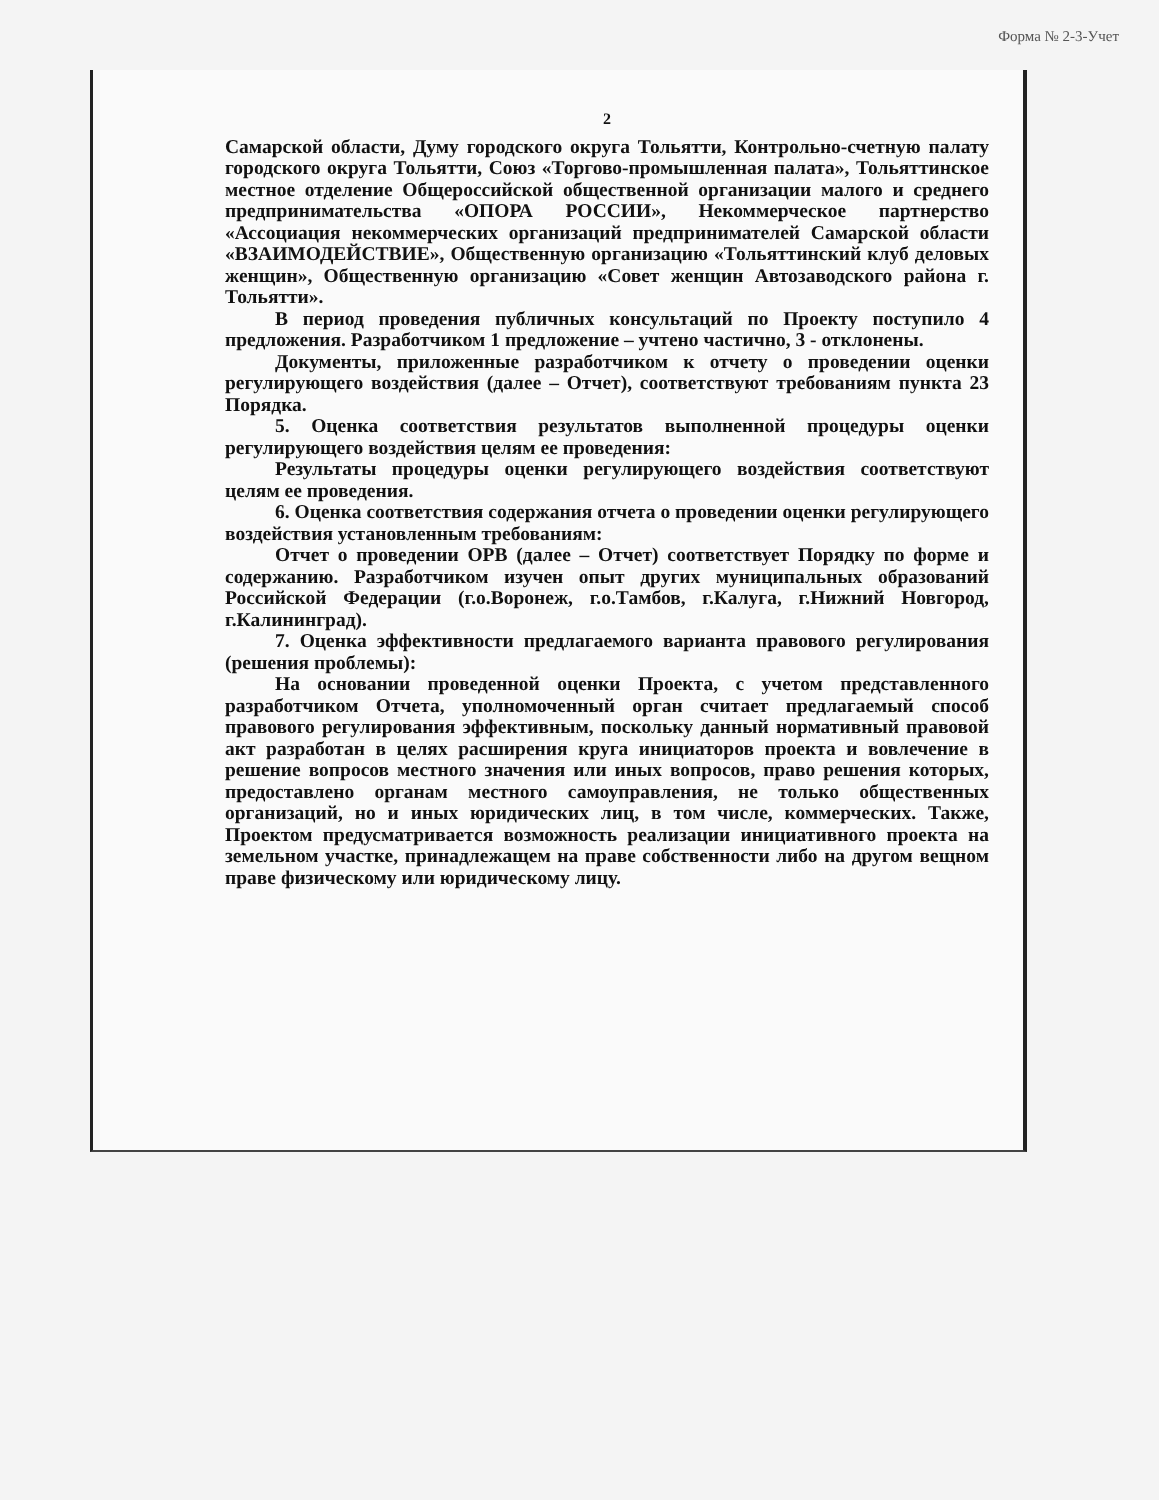Форма № 2-3-Учет
2
Самарской области, Думу городского округа Тольятти, Контрольно-счетную палату городского округа Тольятти, Союз «Торгово-промышленная палата», Тольяттинское местное отделение Общероссийской общественной организации малого и среднего предпринимательства «ОПОРА РОССИИ», Некоммерческое партнерство «Ассоциация некоммерческих организаций предпринимателей Самарской области «ВЗАИМОДЕЙСТВИЕ», Общественную организацию «Тольяттинский клуб деловых женщин», Общественную организацию «Совет женщин Автозаводского района г. Тольятти».
В период проведения публичных консультаций по Проекту поступило 4 предложения. Разработчиком 1 предложение – учтено частично, 3 - отклонены.
Документы, приложенные разработчиком к отчету о проведении оценки регулирующего воздействия (далее – Отчет), соответствуют требованиям пункта 23 Порядка.
5. Оценка соответствия результатов выполненной процедуры оценки регулирующего воздействия целям ее проведения:
Результаты процедуры оценки регулирующего воздействия соответствуют целям ее проведения.
6. Оценка соответствия содержания отчета о проведении оценки регулирующего воздействия установленным требованиям:
Отчет о проведении ОРВ (далее – Отчет) соответствует Порядку по форме и содержанию. Разработчиком изучен опыт других муниципальных образований Российской Федерации (г.о.Воронеж, г.о.Тамбов, г.Калуга, г.Нижний Новгород, г.Калининград).
7. Оценка эффективности предлагаемого варианта правового регулирования (решения проблемы):
На основании проведенной оценки Проекта, с учетом представленного разработчиком Отчета, уполномоченный орган считает предлагаемый способ правового регулирования эффективным, поскольку данный нормативный правовой акт разработан в целях расширения круга инициаторов проекта и вовлечение в решение вопросов местного значения или иных вопросов, право решения которых, предоставлено органам местного самоуправления, не только общественных организаций, но и иных юридических лиц, в том числе, коммерческих. Также, Проектом предусматривается возможность реализации инициативного проекта на земельном участке, принадлежащем на праве собственности либо на другом вещном праве физическому или юридическому лицу.